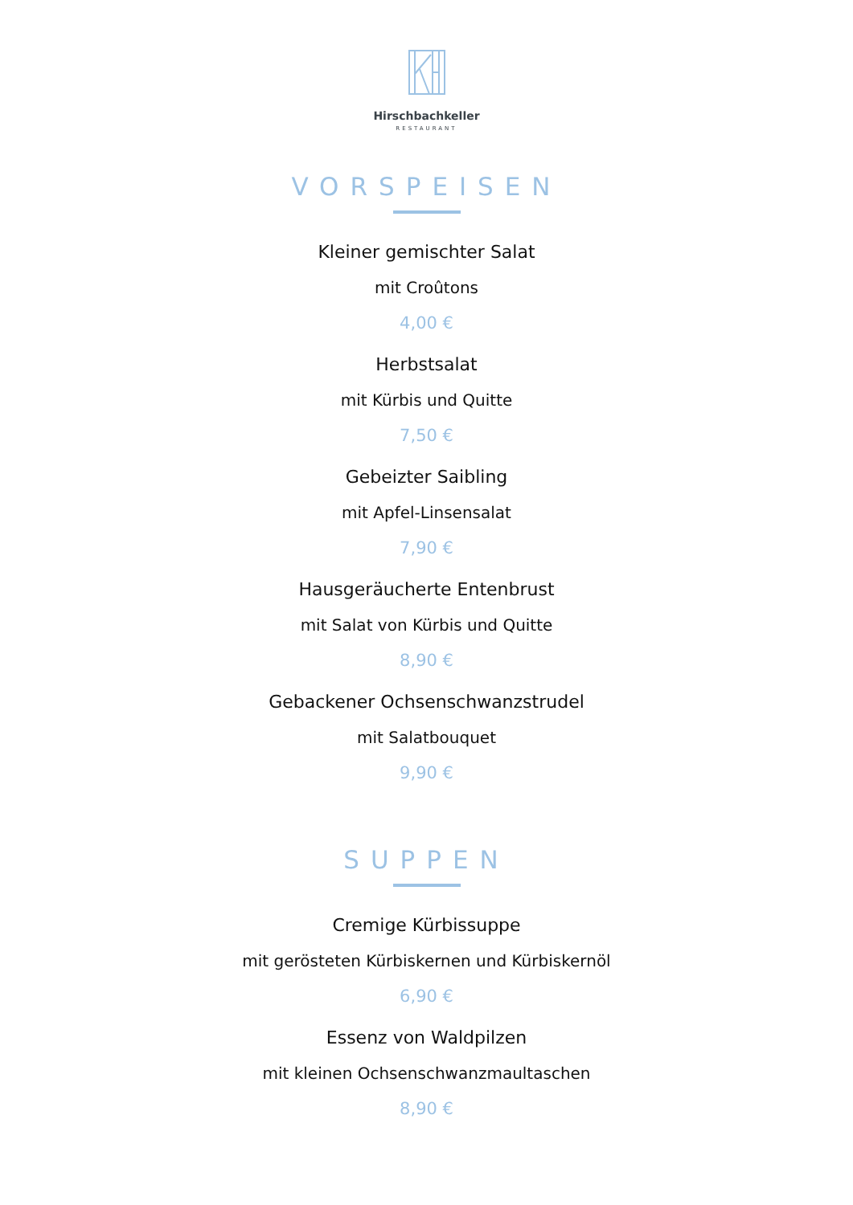Hirschbachkeller
RESTAURANT
VORSPEISEN
Kleiner gemischter Salat
mit Croûtons
4,00 €
Herbstsalat
mit Kürbis und Quitte
7,50 €
Gebeizter Saibling
mit Apfel-Linsensalat
7,90 €
Hausgeräucherte Entenbrust
mit Salat von Kürbis und Quitte
8,90 €
Gebackener Ochsenschwanzstrudel
mit Salatbouquet
9,90 €
SUPPEN
Cremige Kürbissuppe
mit gerösteten Kürbiskernen und Kürbiskernöl
6,90 €
Essenz von Waldpilzen
mit kleinen Ochsenschwanzmaultaschen
8,90 €